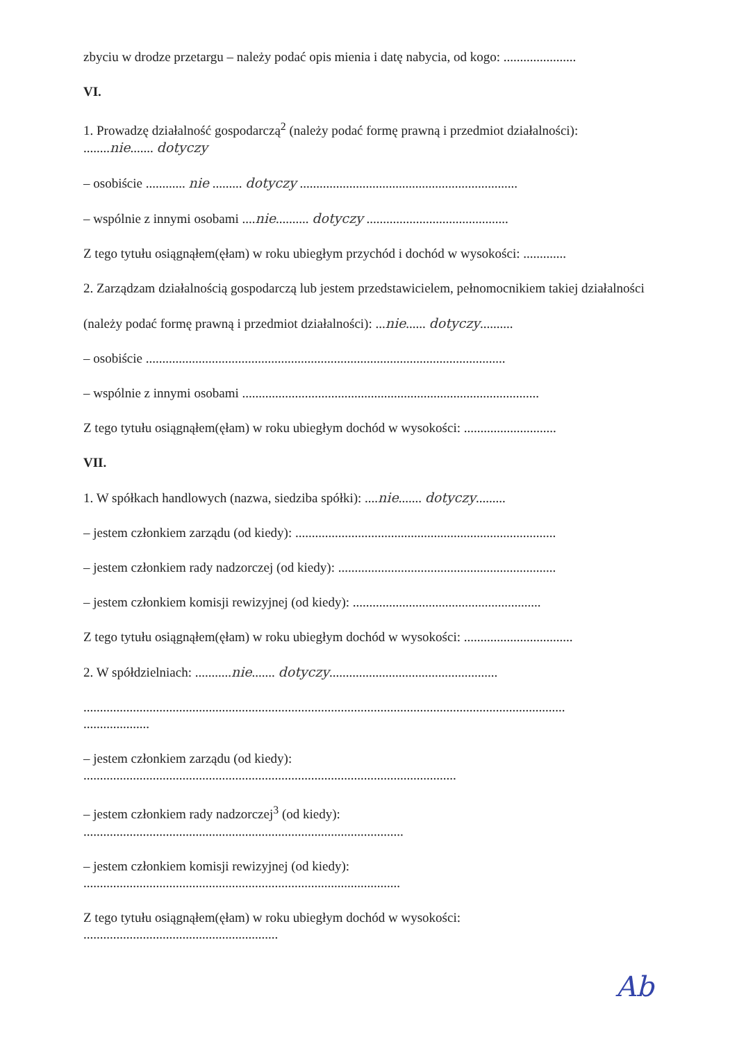zbyciu w drodze przetargu – należy podać opis mienia i datę nabycia, od kogo: ......................
VI.
1. Prowadzę działalność gospodarczą<sup>2</sup> (należy podać formę prawną i przedmiot działalności):
........nie....... dotyczy
– osobiście ............ nie ......... dotyczy ..................................................................
– wspólnie z innymi osobami ....nie.......... dotyczy ...........................................
Z tego tytułu osiągnąłem(ęłam) w roku ubiegłym przychód i dochód w wysokości: .............
2. Zarządzam działalnością gospodarczą lub jestem przedstawicielem, pełnomocnikiem takiej działalności
(należy podać formę prawną i przedmiot działalności): ...nie...... dotyczy..........
– osobiście .............................................................................................................
– wspólnie z innymi osobami ..........................................................................................
Z tego tytułu osiągnąłem(ęłam) w roku ubiegłym dochód w wysokości: ............................
VII.
1. W spółkach handlowych (nazwa, siedziba spółki): ....nie....... dotyczy.........
– jestem członkiem zarządu (od kiedy): ...............................................................................
– jestem członkiem rady nadzorczej (od kiedy): ..................................................................
– jestem członkiem komisji rewizyjnej (od kiedy): .........................................................
Z tego tytułu osiągnąłem(ęłam) w roku ubiegłym dochód w wysokości: .................................
2. W spółdzielniach: ...........nie....... dotyczy...................................................
..................................................................................................................................................
....................
– jestem członkiem zarządu (od kiedy):
.................................................................................................................
– jestem członkiem rady nadzorczej<sup>3</sup> (od kiedy):
.................................................................................................
– jestem członkiem komisji rewizyjnej (od kiedy):
................................................................................................
Z tego tytułu osiągnąłem(ęłam) w roku ubiegłym dochód w wysokości:
...........................................................
Ab